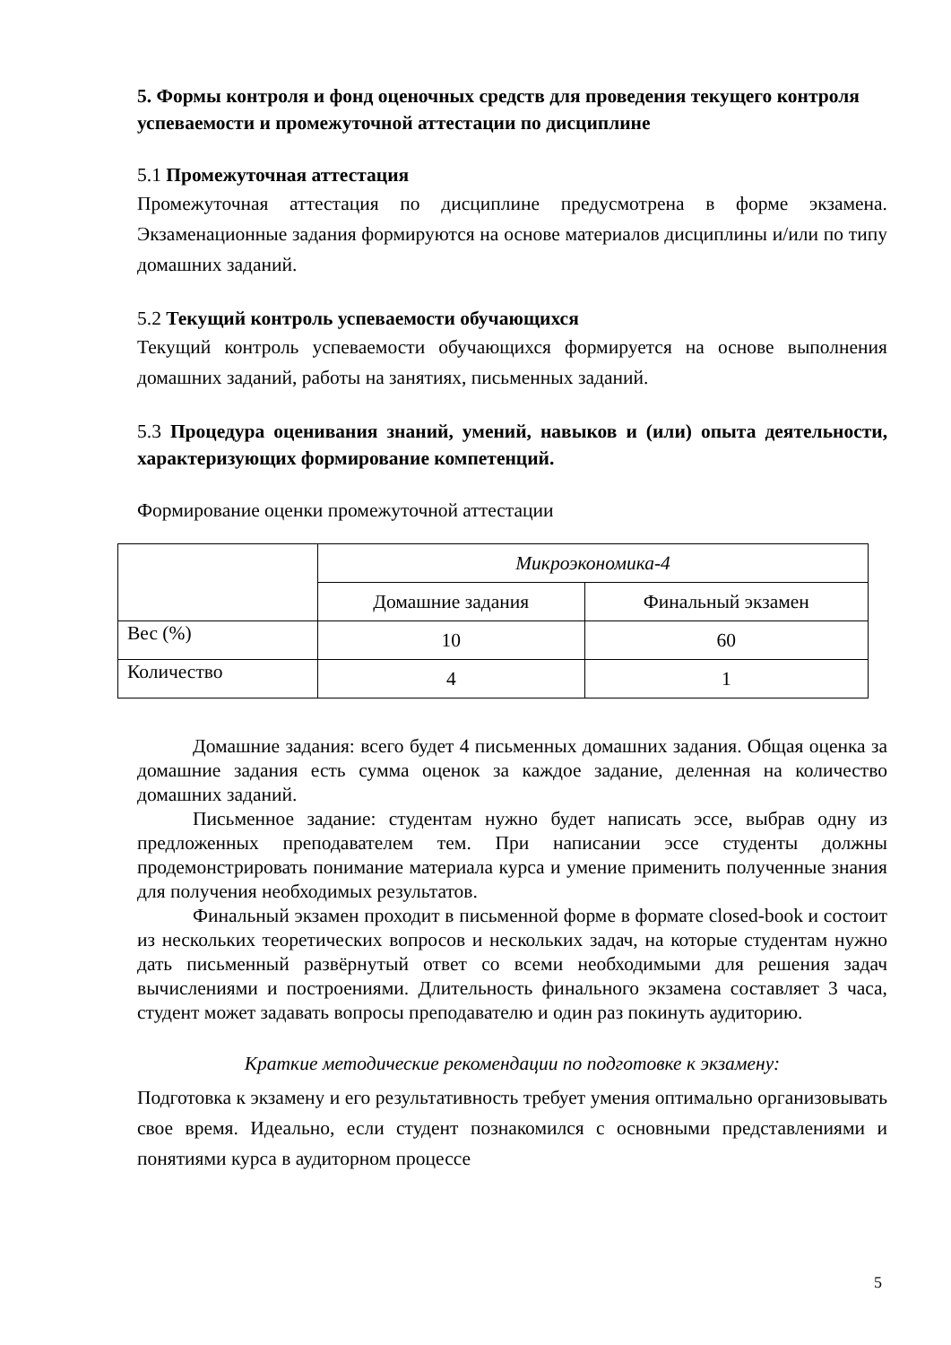5. Формы контроля и фонд оценочных средств для проведения текущего контроля успеваемости и промежуточной аттестации по дисциплине
5.1 Промежуточная аттестация
Промежуточная аттестация по дисциплине предусмотрена в форме экзамена. Экзаменационные задания формируются на основе материалов дисциплины и/или по типу домашних заданий.
5.2 Текущий контроль успеваемости обучающихся
Текущий контроль успеваемости обучающихся формируется на основе выполнения домашних заданий, работы на занятиях, письменных заданий.
5.3 Процедура оценивания знаний, умений, навыков и (или) опыта деятельности, характеризующих формирование компетенций.
Формирование оценки промежуточной аттестации
| | Микроэкономика-4 | |
| | Домашние задания | Финальный экзамен |
| Вес (%) | 10 | 60 |
| Количество | 4 | 1 |
Домашние задания: всего будет 4 письменных домашних задания. Общая оценка за домашние задания есть сумма оценок за каждое задание, деленная на количество домашних заданий.
Письменное задание: студентам нужно будет написать эссе, выбрав одну из предложенных преподавателем тем. При написании эссе студенты должны продемонстрировать понимание материала курса и умение применить полученные знания для получения необходимых результатов.
Финальный экзамен проходит в письменной форме в формате closed-book и состоит из нескольких теоретических вопросов и нескольких задач, на которые студентам нужно дать письменный развёрнутый ответ со всеми необходимыми для решения задач вычислениями и построениями. Длительность финального экзамена составляет 3 часа, студент может задавать вопросы преподавателю и один раз покинуть аудиторию.
Краткие методические рекомендации по подготовке к экзамену:
Подготовка к экзамену и его результативность требует умения оптимально организовывать свое время. Идеально, если студент познакомился с основными представлениями и понятиями курса в аудиторном процессе
5